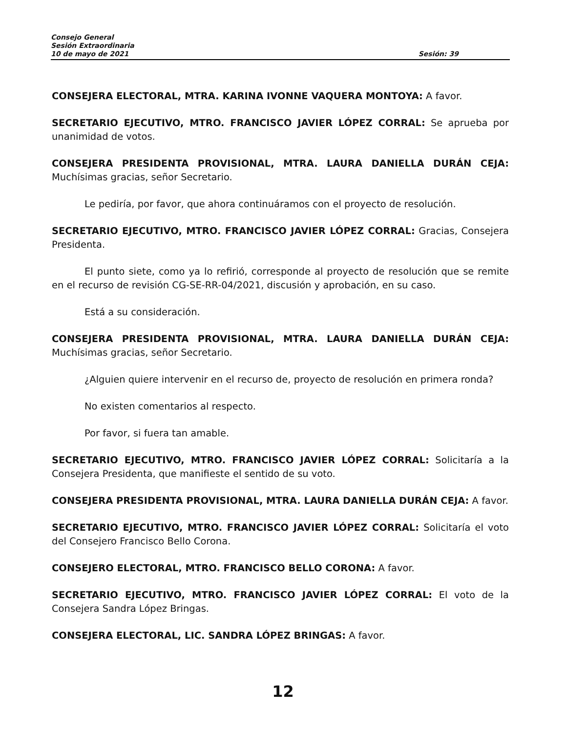Consejo General
Sesión Extraordinaria
10 de mayo de 2021 Sesión: 39
CONSEJERA ELECTORAL, MTRA. KARINA IVONNE VAQUERA MONTOYA: A favor.
SECRETARIO EJECUTIVO, MTRO. FRANCISCO JAVIER LÓPEZ CORRAL: Se aprueba por unanimidad de votos.
CONSEJERA PRESIDENTA PROVISIONAL, MTRA. LAURA DANIELLA DURÁN CEJA: Muchísimas gracias, señor Secretario.
Le pediría, por favor, que ahora continuáramos con el proyecto de resolución.
SECRETARIO EJECUTIVO, MTRO. FRANCISCO JAVIER LÓPEZ CORRAL: Gracias, Consejera Presidenta.
El punto siete, como ya lo refirió, corresponde al proyecto de resolución que se remite en el recurso de revisión CG-SE-RR-04/2021, discusión y aprobación, en su caso.
Está a su consideración.
CONSEJERA PRESIDENTA PROVISIONAL, MTRA. LAURA DANIELLA DURÁN CEJA: Muchísimas gracias, señor Secretario.
¿Alguien quiere intervenir en el recurso de, proyecto de resolución en primera ronda?
No existen comentarios al respecto.
Por favor, si fuera tan amable.
SECRETARIO EJECUTIVO, MTRO. FRANCISCO JAVIER LÓPEZ CORRAL: Solicitaría a la Consejera Presidenta, que manifieste el sentido de su voto.
CONSEJERA PRESIDENTA PROVISIONAL, MTRA. LAURA DANIELLA DURÁN CEJA: A favor.
SECRETARIO EJECUTIVO, MTRO. FRANCISCO JAVIER LÓPEZ CORRAL: Solicitaría el voto del Consejero Francisco Bello Corona.
CONSEJERO ELECTORAL, MTRO. FRANCISCO BELLO CORONA: A favor.
SECRETARIO EJECUTIVO, MTRO. FRANCISCO JAVIER LÓPEZ CORRAL: El voto de la Consejera Sandra López Bringas.
CONSEJERA ELECTORAL, LIC. SANDRA LÓPEZ BRINGAS: A favor.
12